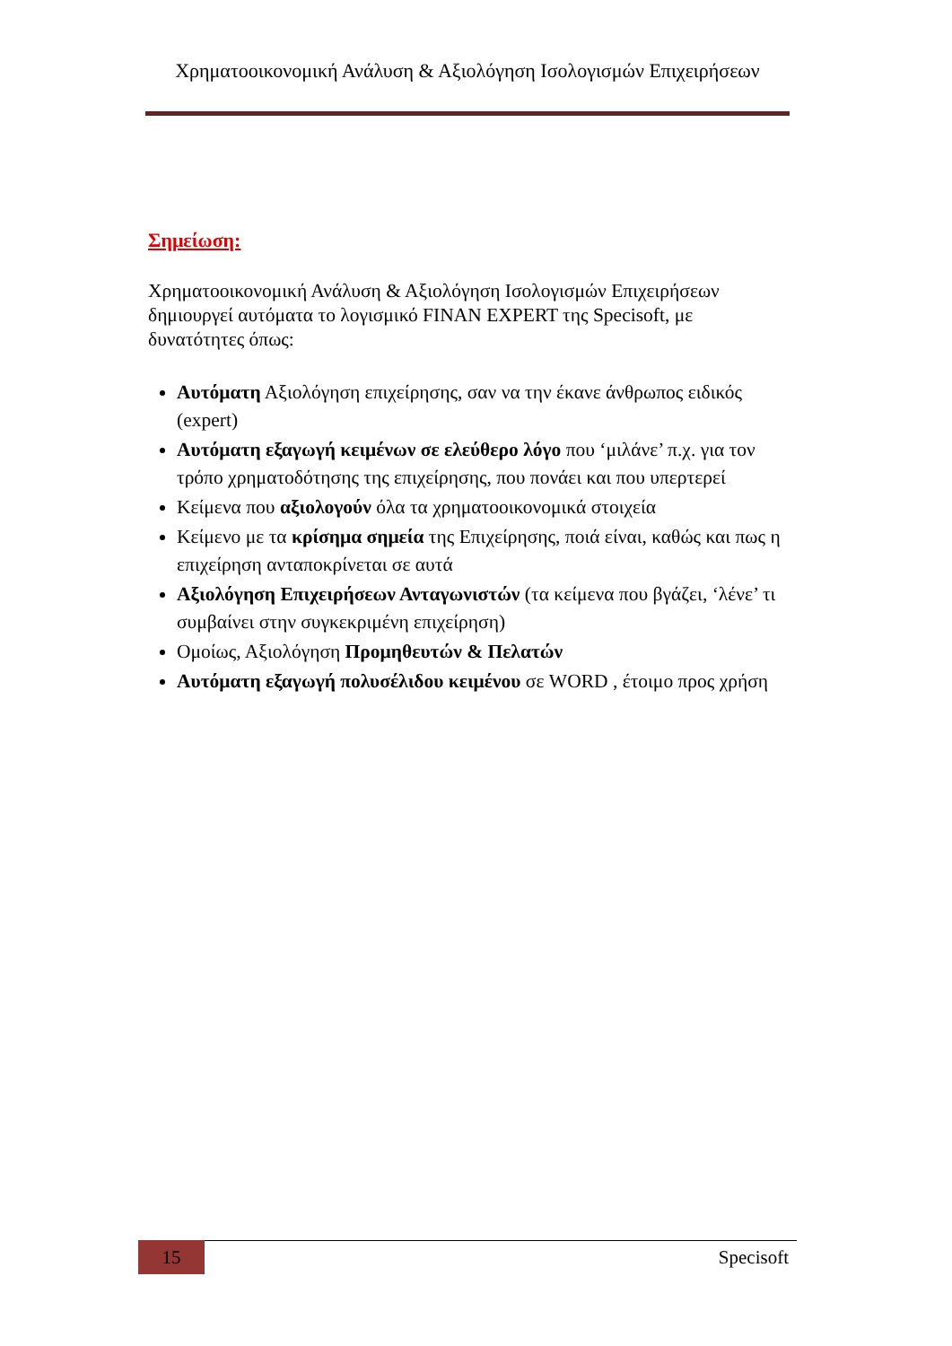Χρηματοοικονομική Ανάλυση & Αξιολόγηση Ισολογισμών Επιχειρήσεων
Σημείωση:
Χρηματοοικονομική Ανάλυση & Αξιολόγηση Ισολογισμών Επιχειρήσεων δημιουργεί αυτόματα το λογισμικό FINAN EXPERT της Specisoft, με δυνατότητες όπως:
Αυτόματη Αξιολόγηση επιχείρησης, σαν να την έκανε άνθρωπος ειδικός (expert)
Αυτόματη εξαγωγή κειμένων σε ελεύθερο λόγο που ‘μιλάνε’ π.χ. για τον τρόπο χρηματοδότησης της επιχείρησης, που πονάει και που υπερτερεί
Κείμενα που αξιολογούν όλα τα χρηματοοικονομικά στοιχεία
Κείμενο με τα κρίσημα σημεία της Επιχείρησης, ποιά είναι, καθώς και πως η επιχείρηση ανταποκρίνεται σε αυτά
Αξιολόγηση Επιχειρήσεων Ανταγωνιστών (τα κείμενα που βγάζει, ‘λένε’ τι συμβαίνει στην συγκεκριμένη επιχείρηση)
Ομοίως, Αξιολόγηση Προμηθευτών & Πελατών
Αυτόματη εξαγωγή πολυσέλιδου κειμένου σε WORD , έτοιμο προς χρήση
15
Specisoft